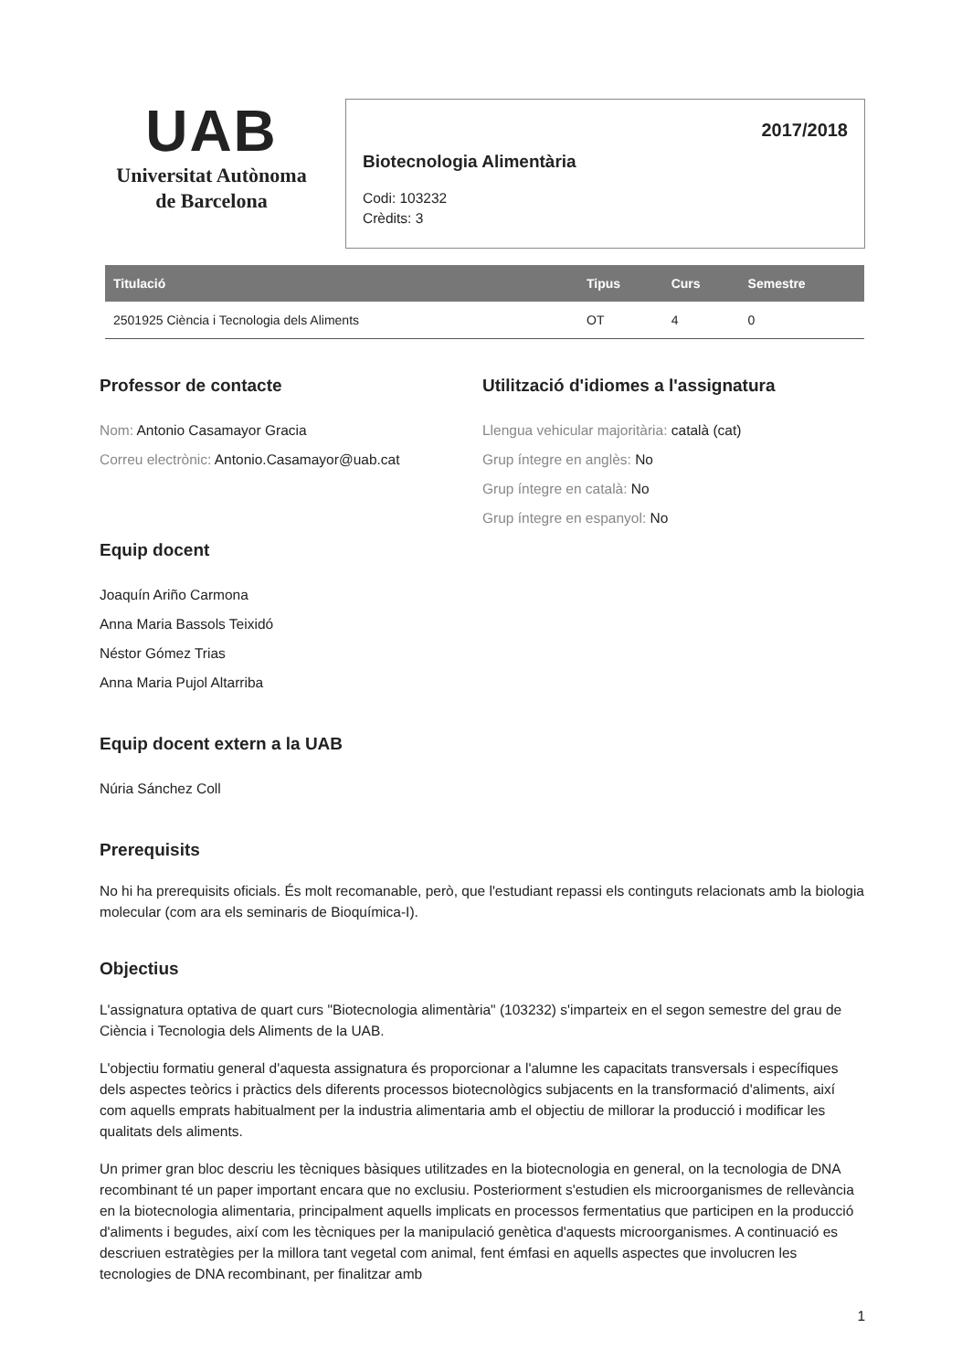UAB
Universitat Autònoma
de Barcelona
2017/2018
Biotecnologia Alimentària
Codi: 103232
Crèdits: 3
| Titulació | Tipus | Curs | Semestre |
| --- | --- | --- | --- |
| 2501925 Ciència i Tecnologia dels Aliments | OT | 4 | 0 |
Professor de contacte
Nom: Antonio Casamayor Gracia
Correu electrònic: Antonio.Casamayor@uab.cat
Equip docent
Joaquín Ariño Carmona
Anna Maria Bassols Teixidó
Néstor Gómez Trias
Anna Maria Pujol Altarriba
Utilització d'idiomes a l'assignatura
Llengua vehicular majoritària: català (cat)
Grup íntegre en anglès: No
Grup íntegre en català: No
Grup íntegre en espanyol: No
Equip docent extern a la UAB
Núria Sánchez Coll
Prerequisits
No hi ha prerequisits oficials. És molt recomanable, però, que l'estudiant repassi els continguts relacionats amb la biologia molecular (com ara els seminaris de Bioquímica-I).
Objectius
L'assignatura optativa de quart curs "Biotecnologia alimentària" (103232) s'imparteix en el segon semestre del grau de Ciència i Tecnologia dels Aliments de la UAB.
L'objectiu formatiu general d'aquesta assignatura és proporcionar a l'alumne les capacitats transversals i específiques dels aspectes teòrics i pràctics dels diferents processos biotecnològics subjacents en la transformació d'aliments, així com aquells emprats habitualment per la industria alimentaria amb el objectiu de millorar la producció i modificar les qualitats dels aliments.
Un primer gran bloc descriu les tècniques bàsiques utilitzades en la biotecnologia en general, on la tecnologia de DNA recombinant té un paper important encara que no exclusiu. Posteriorment s'estudien els microorganismes de rellevància en la biotecnologia alimentaria, principalment aquells implicats en processos fermentatius que participen en la producció d'aliments i begudes, així com les tècniques per la manipulació genètica d'aquests microorganismes. A continuació es descriuen estratègies per la millora tant vegetal com animal, fent émfasi en aquells aspectes que involucren les tecnologies de DNA recombinant, per finalitzar amb
1